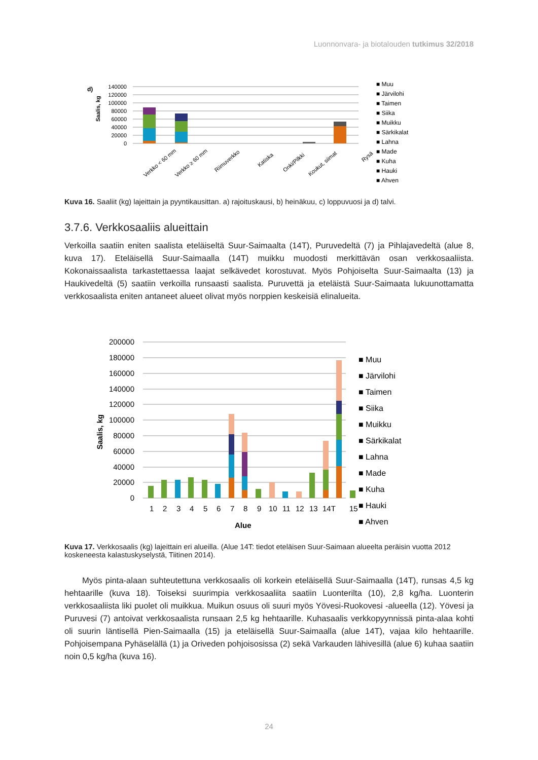Luonnonvara- ja biotalouden tutkimus 32/2018
d)
Saalis, kg
140000
120000
100000
80000
60000
40000
20000
0
Verkko < 60 mm
Verkko ≥ 60 mm
Riimuverkko
Katiska
Onki/Pilkki
Koukut, siimat
Rysä
■ Muu
■ Järvilohi
■ Taimen
■ Siika
■ Muikku
■ Särkikalat
■ Lahna
■ Made
■ Kuha
■ Hauki
■ Ahven
Kuva 16. Saaliit (kg) lajeittain ja pyyntikausittan. a) rajoituskausi, b) heinäkuu, c) loppuvuosi ja d) talvi.
3.7.6. Verkkosaaliis alueittain
Verkoilla saatiin eniten saalista eteläiseltä Suur-Saimaalta (14T), Puruvedeltä (7) ja Pihlajavedeltä (alue 8, kuva 17). Eteläisellä Suur-Saimaalla (14T) muikku muodosti merkittävän osan verkkosaaliista. Kokonaissaalista tarkastettaessa laajat selkävedet korostuvat. Myös Pohjoiselta Suur-Saimaalta (13) ja Haukivedeltä (5) saatiin verkoilla runsaasti saalista. Puruvettä ja eteläistä Suur-Saimaata lukuunottamatta verkkosaalista eniten antaneet alueet olivat myös norppien keskeisiä elinalueita.
Saalis, kg
200000
180000
160000
140000
120000
100000
80000
60000
40000
20000
0
1
2
3
4
5
6
7
8
9
10
11
12
13
14T
15
Alue
■ Muu
■ Järvilohi
■ Taimen
■ Siika
■ Muikku
■ Särkikalat
■ Lahna
■ Made
■ Kuha
■ Hauki
■ Ahven
Kuva 17. Verkkosaalis (kg) lajeittain eri alueilla. (Alue 14T: tiedot eteläisen Suur-Saimaan alueelta peräisin vuotta 2012 koskeneesta kalastuskyselystä, Tiitinen 2014).
Myös pinta-alaan suhteutettuna verkkosaalis oli korkein eteläisellä Suur-Saimaalla (14T), runsas 4,5 kg hehtaarille (kuva 18). Toiseksi suurimpia verkkosaaliita saatiin Luonterilta (10), 2,8 kg/ha. Luonterin verkkosaaliista liki puolet oli muikkua. Muikun osuus oli suuri myös Yövesi-Ruokovesi -alueella (12). Yövesi ja Puruvesi (7) antoivat verkkosaalista runsaan 2,5 kg hehtaarille. Kuhasaalis verkkopyynnissä pinta-alaa kohti oli suurin läntisellä Pien-Saimaalla (15) ja eteläisellä Suur-Saimaalla (alue 14T), vajaa kilo hehtaarille. Pohjoisempana Pyhäselällä (1) ja Oriveden pohjoisosissa (2) sekä Varkauden lähivesillä (alue 6) kuhaa saatiin noin 0,5 kg/ha (kuva 16).
24